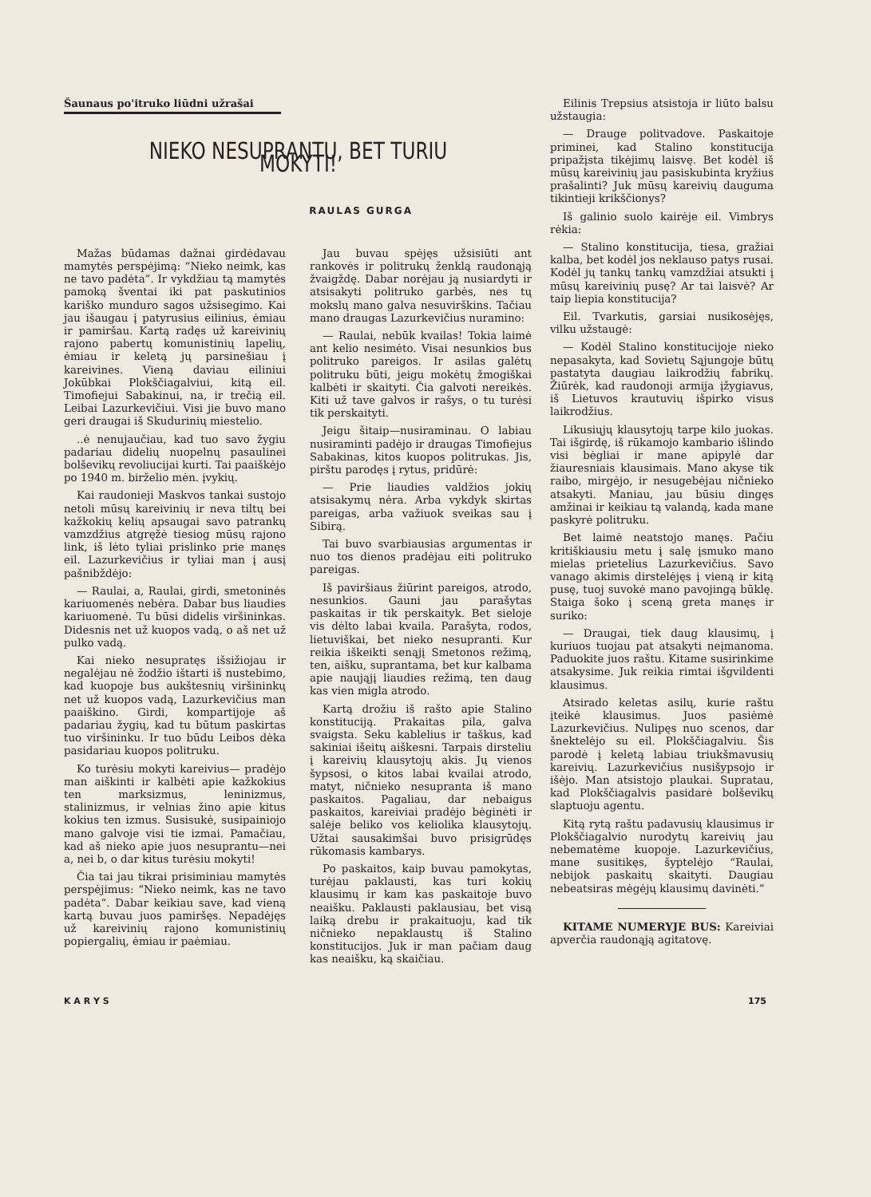Šaunaus po'itruko liūdni užrašai
NIEKO NESUPRANTU, BET TURIU MOKYTI!
RAULAS GURGA
Mažas būdamas dažnai girdėdavau mamytės perspėjimą: “Nieko neimk, kas ne tavo padėta”. Ir vykdžiau tą mamytės pamoką šventai iki pat paskutinios kariško munduro sagos užsisegimo. Kai jau išaugau į patyrusius eilinius, ėmiau ir pamiršau. Kartą radęs už kareivinių rajono pabertų komunistinių lapelių, ėmiau ir keletą jų parsinešiau į kareivines. Vieną daviau eiliniui Jokūbkai Plokščiagalviui, kitą eil. Timofiejui Sabakinui, na, ir trečią eil. Leibai Lazurkevičiui. Visi jie buvo mano geri draugai iš Skudurinių miestelio.
..ė nenujaučiau, kad tuo savo žygiu padariau didelių nuopelnų pasaulinei bolševikų revoliucijai kurti. Tai paaiškėjo po 1940 m. birželio mėn. įvykių.
Kai raudonieji Maskvos tankai sustojo netoli mūsų kareivinių ir neva tiltų bei kažkokių kelių apsaugai savo patrankų vamzdžius atgręžė tiesiog mūsų rajono link, iš lėto tyliai prislinko prie manęs eil. Lazurkevičius ir tyliai man į ausį pašnibždėjo:
— Raulai, a, Raulai, girdi, smetoninės kariuomenės nebėra. Dabar bus liaudies kariuomenė. Tu būsi didelis viršininkas. Didesnis net už kuopos vadą, o aš net už pulko vadą.
Kai nieko nesupratęs išsižiojau ir negalėjau nė žodžio ištarti iš nustebimo, kad kuopoje bus aukštesnių viršininkų net už kuopos vadą, Lazurkevičius man paaiškino. Girdi, kompartijoje aš padariau žygių, kad tu būtum paskirtas tuo viršininku. Ir tuo būdu Leibos dėka pasidariau kuopos politruku.
Ko turėsiu mokyti kareivius— pradėjo man aiškinti ir kalbėti apie kažkokius ten marksizmus, leninizmus, stalinizmus, ir velnias žino apie kitus kokius ten izmus. Susisukė, susipainiojo mano galvoje visi tie izmai. Pamačiau, kad aš nieko apie juos nesuprantu—nei a, nei b, o dar kitus turėsiu mokyti!
Čia tai jau tikrai prisiminiau mamytės perspėjimus: “Nieko neimk, kas ne tavo padėta”. Dabar keikiau save, kad vieną kartą buvau juos pamiršęs. Nepadėjęs už kareivinių rajono komunistinių popiergalių, ėmiau ir paėmiau.
Jau buvau spėjęs užsisiūti ant rankovės ir politrukų ženklą raudonąją žvaigždę. Dabar norėjau ją nusiardyti ir atsisakyti politruko garbės, nes tų mokslų mano galva nesuvirškins. Tačiau mano draugas Lazurkevičius nuramino:
— Raulai, nebūk kvailas! Tokia laimė ant kelio nesimėto. Visai nesunkios bus politruko pareigos. Ir asilas galėtų politruku būti, jeigu mokėtų žmogiškai kalbėti ir skaityti. Čia galvoti nereikės. Kiti už tave galvos ir rašys, o tu turėsi tik perskaityti.
Jeigu šitaip—nusiraminau. O labiau nusiraminti padėjo ir draugas Timofiejus Sabakinas, kitos kuopos politrukas. Jis, pirštu parodęs į rytus, pridūrė:
— Prie liaudies valdžios jokių atsisakymų nėra. Arba vykdyk skirtas pareigas, arba važiuok sveikas sau į Sibirą.
Tai buvo svarbiausias argumentas ir nuo tos dienos pradėjau eiti politruko pareigas.
Iš paviršiaus žiūrint pareigos, atrodo, nesunkios. Gauni jau parašytas paskaitas ir tik perskaityk. Bet sieloje vis dėlto labai kvaila. Parašyta, rodos, lietuviškai, bet nieko nesupranti. Kur reikia iškeikti senąjį Smetonos režimą, ten, aišku, suprantama, bet kur kalbama apie naująjį liaudies režimą, ten daug kas vien migla atrodo.
Kartą drožiu iš rašto apie Stalino konstituciją. Prakaitas pila, galva svaigsta. Seku kablelius ir taškus, kad sakiniai išeitų aiškesni. Tarpais dirsteliu į kareivių klausytojų akis. Jų vienos šypsosi, o kitos labai kvailai atrodo, matyt, ničnieko nesupranta iš mano paskaitos. Pagaliau, dar nebaigus paskaitos, kareiviai pradėjo bėginėti ir salėje beliko vos keliolika klausytojų. Užtai sausakimšai buvo prisigrūdęs rūkomasis kambarys.
Po paskaitos, kaip buvau pamokytas, turėjau paklausti, kas turi kokių klausimų ir kam kas paskaitoje buvo neaišku. Paklausti paklausiau, bet visą laiką drebu ir prakaituoju, kad tik ničnieko nepaklaustų iš Stalino konstitucijos. Juk ir man pačiam daug kas neaišku, ką skaičiau.
Eilinis Trepsius atsistoja ir liūto balsu užstaugia:
— Drauge politvadove. Paskaitoje priminei, kad Stalino konstitucija pripažįsta tikėjimų laisvę. Bet kodėl iš mūsų kareivinių jau pasiskubinta kryžius prašalinti? Juk mūsų kareivių dauguma tikintieji krikščionys?
Iš galinio suolo kairėje eil. Vimbrys rėkia:
— Stalino konstitucija, tiesa, gražiai kalba, bet kodėl jos neklauso patys rusai. Kodėl jų tankų tankų vamzdžiai atsukti į mūsų kareivinių pusę? Ar tai laisvė? Ar taip liepia konstitucija?
Eil. Tvarkutis, garsiai nusikosėjęs, vilku užstaugė:
— Kodėl Stalino konstitucijoje nieko nepasakyta, kad Sovietų Sąjungoje būtų pastatyta daugiau laikrodžių fabrikų. Žiūrėk, kad raudonoji armija įžygiavus, iš Lietuvos krautuvių išpirko visus laikrodžius.
Likusiųjų klausytojų tarpe kilo juokas. Tai išgirdę, iš rūkamojo kambario išlindo visi bėgliai ir mane apipylė dar žiauresniais klausimais. Mano akyse tik raibo, mirgėjo, ir nesugebėjau ničnieko atsakyti. Maniau, jau būsiu dingęs amžinai ir keikiau tą valandą, kada mane paskyrė politruku.
Bet laimė neatstojo manęs. Pačiu kritiškiausiu metu į salę įsmuko mano mielas prietelius Lazurkevičius. Savo vanago akimis dirstelėjęs į vieną ir kitą pusę, tuoj suvokė mano pavojingą būklę. Staiga šoko į sceną greta manęs ir suriko:
— Draugai, tiek daug klausimų, į kuriuos tuojau pat atsakyti neįmanoma. Paduokite juos raštu. Kitame susirinkime atsakysime. Juk reikia rimtai išgvildenti klausimus.
Atsirado keletas asilų, kurie raštu įteikė klausimus. Juos pasiėmė Lazurkevičius. Nulipęs nuo scenos, dar šnektelėjo su eil. Plokščiagalviu. Šis parodė į keletą labiau triukšmavusių kareivių. Lazurkevičius nusišypsojo ir išėjo. Man atsistojo plaukai. Supratau, kad Plokščiagalvis pasidarė bolševikų slaptuoju agentu.
Kitą rytą raštu padavusių klausimus ir Plokščiagalvio nurodytų kareivių jau nebematėme kuopoje. Lazurkevičius, mane susitikęs, šyptelėjo “Raulai, nebijok paskaitų skaityti. Daugiau nebeatsiras mėgėjų klausimų davinėti.”
KITAME NUMERYJE BUS: Kareiviai apverčia raudonąją agitatovę.
K A R Y S 175